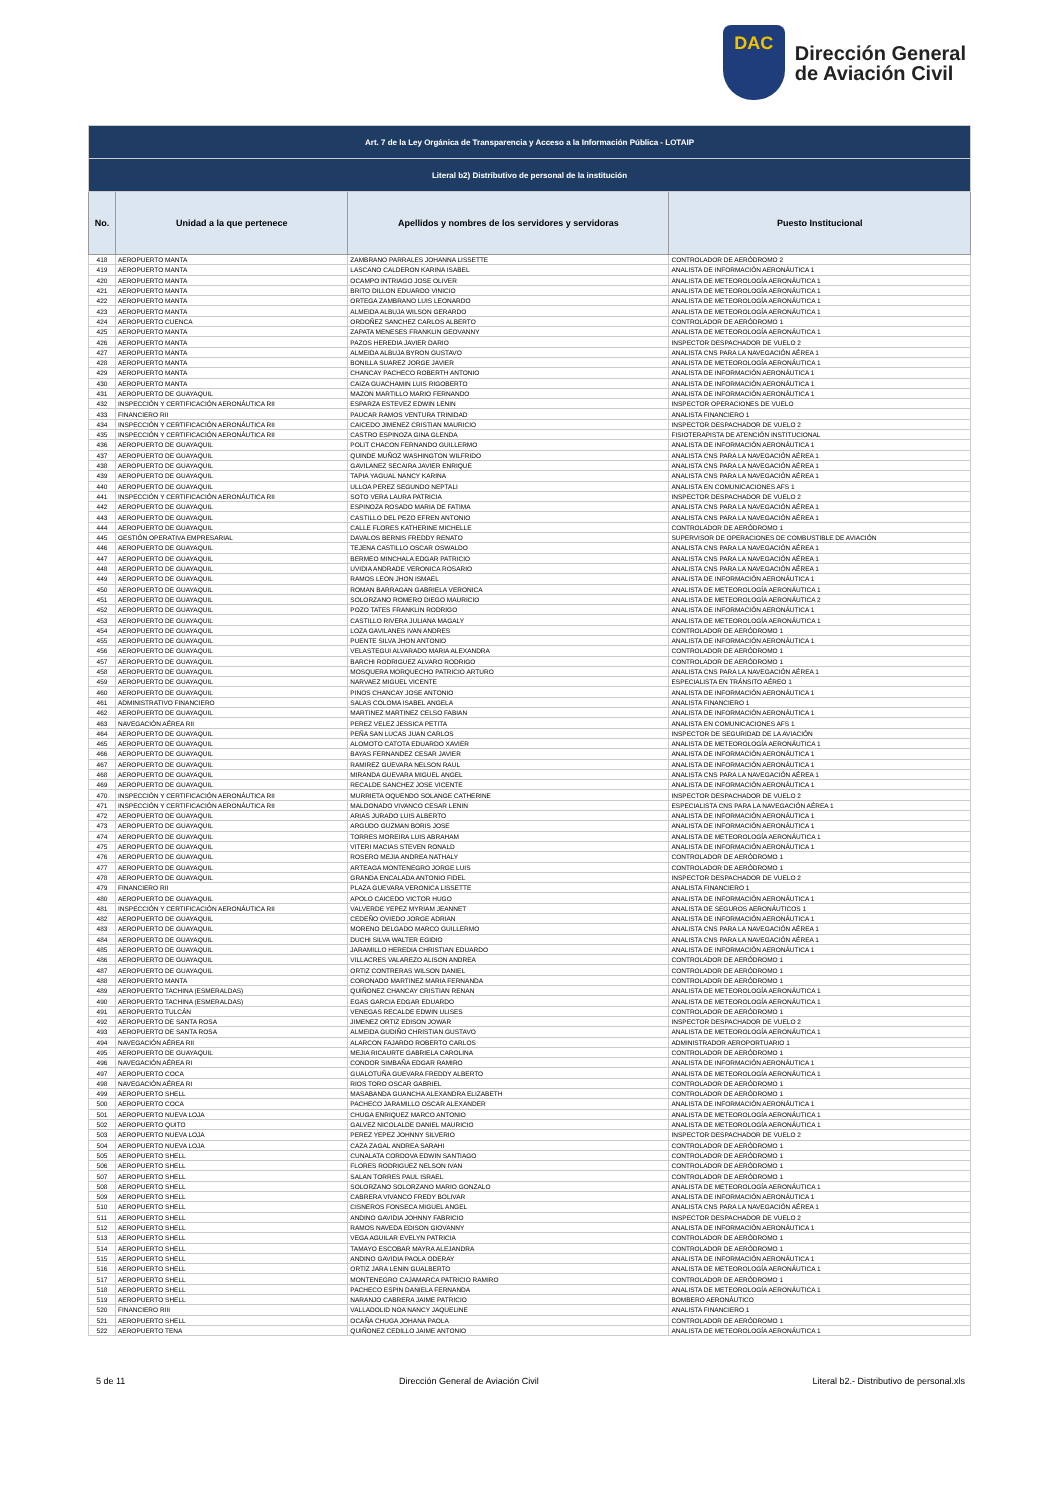DAC
Dirección General
de Aviación Civil
| Art. 7 de la Ley Orgánica de Transparencia y Acceso a la Información Pública - LOTAIP | | | |
| Literal b2) Distributivo de personal de la institución | | | |
| No. | Unidad a la que pertenece | Apellidos y nombres de los servidores y servidoras | Puesto Institucional |
| 418 | AEROPUERTO MANTA | ZAMBRANO PARRALES JOHANNA LISSETTE | CONTROLADOR DE AERÓDROMO 2 |
| 419 | AEROPUERTO MANTA | LASCANO CALDERON KARINA ISABEL | ANALISTA DE INFORMACIÓN AERONÁUTICA 1 |
| 420 | AEROPUERTO MANTA | OCAMPO INTRIAGO JOSE OLIVER | ANALISTA DE METEOROLOGÍA AERONÁUTICA 1 |
| 421 | AEROPUERTO MANTA | BRITO DILLON EDUARDO VINICIO | ANALISTA DE METEOROLOGÍA AERONÁUTICA 1 |
| 422 | AEROPUERTO MANTA | ORTEGA ZAMBRANO LUIS LEONARDO | ANALISTA DE METEOROLOGÍA AERONÁUTICA 1 |
| 423 | AEROPUERTO MANTA | ALMEIDA ALBUJA WILSON GERARDO | ANALISTA DE METEOROLOGÍA AERONÁUTICA 1 |
| 424 | AEROPUERTO CUENCA | ORDOÑEZ SANCHEZ CARLOS ALBERTO | CONTROLADOR DE AERÓDROMO 1 |
| 425 | AEROPUERTO MANTA | ZAPATA MENESES FRANKLIN GEOVANNY | ANALISTA DE METEOROLOGÍA AERONÁUTICA 1 |
| 426 | AEROPUERTO MANTA | PAZOS HEREDIA JAVIER DARIO | INSPECTOR DESPACHADOR DE VUELO 2 |
| 427 | AEROPUERTO MANTA | ALMEIDA ALBUJA BYRON GUSTAVO | ANALISTA CNS PARA LA NAVEGACIÓN AÉREA 1 |
| 428 | AEROPUERTO MANTA | BONILLA SUAREZ JORGE JAVIER | ANALISTA DE METEOROLOGÍA AERONÁUTICA 1 |
| 429 | AEROPUERTO MANTA | CHANCAY PACHECO ROBERTH ANTONIO | ANALISTA DE INFORMACIÓN AERONÁUTICA 1 |
| 430 | AEROPUERTO MANTA | CAIZA GUACHAMIN LUIS RIGOBERTO | ANALISTA DE INFORMACIÓN AERONÁUTICA 1 |
| 431 | AEROPUERTO DE GUAYAQUIL | MAZON MARTILLO MARIO FERNANDO | ANALISTA DE INFORMACIÓN AERONÁUTICA 1 |
| 432 | INSPECCIÓN Y CERTIFICACIÓN AERONÁUTICA RII | ESPARZA ESTEVEZ EDWIN LENIN | INSPECTOR OPERACIONES DE VUELO |
| 433 | FINANCIERO RII | PAUCAR RAMOS VENTURA TRINIDAD | ANALISTA FINANCIERO 1 |
| 434 | INSPECCIÓN Y CERTIFICACIÓN AERONÁUTICA RII | CAICEDO JIMENEZ CRISTIAN MAURICIO | INSPECTOR DESPACHADOR DE VUELO 2 |
| 435 | INSPECCIÓN Y CERTIFICACIÓN AERONÁUTICA RII | CASTRO ESPINOZA GINA GLENDA | FISIOTERAPISTA DE ATENCIÓN INSTITUCIONAL |
| 436 | AEROPUERTO DE GUAYAQUIL | POLIT CHACON FERNANDO GUILLERMO | ANALISTA DE INFORMACIÓN AERONÁUTICA 1 |
| 437 | AEROPUERTO DE GUAYAQUIL | QUINDE MUÑOZ WASHINGTON WILFRIDO | ANALISTA CNS PARA LA NAVEGACIÓN AÉREA 1 |
| 438 | AEROPUERTO DE GUAYAQUIL | GAVILANEZ SECAIRA JAVIER ENRIQUE | ANALISTA CNS PARA LA NAVEGACIÓN AÉREA 1 |
| 439 | AEROPUERTO DE GUAYAQUIL | TAPIA YAGUAL NANCY KARINA | ANALISTA CNS PARA LA NAVEGACIÓN AÉREA 1 |
| 440 | AEROPUERTO DE GUAYAQUIL | ULLOA PEREZ SEGUNDO NEPTALI | ANALISTA EN COMUNICACIONES AFS 1 |
| 441 | INSPECCIÓN Y CERTIFICACIÓN AERONÁUTICA RII | SOTO VERA LAURA PATRICIA | INSPECTOR DESPACHADOR DE VUELO 2 |
| 442 | AEROPUERTO DE GUAYAQUIL | ESPINOZA ROSADO MARIA DE FATIMA | ANALISTA CNS PARA LA NAVEGACIÓN AÉREA 1 |
| 443 | AEROPUERTO DE GUAYAQUIL | CASTILLO DEL PEZO EFREN ANTONIO | ANALISTA CNS PARA LA NAVEGACIÓN AÉREA 1 |
| 444 | AEROPUERTO DE GUAYAQUIL | CALLE FLORES KATHERINE MICHELLE | CONTROLADOR DE AERÓDROMO 1 |
| 445 | GESTIÓN OPERATIVA EMPRESARIAL | DAVALOS BERNIS FREDDY RENATO | SUPERVISOR DE OPERACIONES DE COMBUSTIBLE DE AVIACIÓN |
| 446 | AEROPUERTO DE GUAYAQUIL | TEJENA CASTILLO OSCAR OSWALDO | ANALISTA CNS PARA LA NAVEGACIÓN AÉREA 1 |
| 447 | AEROPUERTO DE GUAYAQUIL | BERMEO MINCHALA EDGAR PATRICIO | ANALISTA CNS PARA LA NAVEGACIÓN AÉREA 1 |
| 448 | AEROPUERTO DE GUAYAQUIL | UVIDIA ANDRADE VERONICA ROSARIO | ANALISTA CNS PARA LA NAVEGACIÓN AÉREA 1 |
| 449 | AEROPUERTO DE GUAYAQUIL | RAMOS LEON JHON ISMAEL | ANALISTA DE INFORMACIÓN AERONÁUTICA 1 |
| 450 | AEROPUERTO DE GUAYAQUIL | ROMAN BARRAGAN GABRIELA VERONICA | ANALISTA DE METEOROLOGÍA AERONÁUTICA 1 |
| 451 | AEROPUERTO DE GUAYAQUIL | SOLORZANO ROMERO DIEGO MAURICIO | ANALISTA DE METEOROLOGÍA AERONÁUTICA 2 |
| 452 | AEROPUERTO DE GUAYAQUIL | POZO TATES FRANKLIN RODRIGO | ANALISTA DE INFORMACIÓN AERONÁUTICA 1 |
| 453 | AEROPUERTO DE GUAYAQUIL | CASTILLO RIVERA JULIANA MAGALY | ANALISTA DE METEOROLOGÍA AERONÁUTICA 1 |
| 454 | AEROPUERTO DE GUAYAQUIL | LOZA GAVILANES IVAN ANDRES | CONTROLADOR DE AERÓDROMO 1 |
| 455 | AEROPUERTO DE GUAYAQUIL | PUENTE SILVA JHON ANTONIO | ANALISTA DE INFORMACIÓN AERONÁUTICA 1 |
| 456 | AEROPUERTO DE GUAYAQUIL | VELASTEGUI ALVARADO MARIA ALEXANDRA | CONTROLADOR DE AERÓDROMO 1 |
| 457 | AEROPUERTO DE GUAYAQUIL | BARCHI RODRIGUEZ ALVARO RODRIGO | CONTROLADOR DE AERÓDROMO 1 |
| 458 | AEROPUERTO DE GUAYAQUIL | MOSQUERA MORQUECHO PATRICIO ARTURO | ANALISTA CNS PARA LA NAVEGACIÓN AÉREA 1 |
| 459 | AEROPUERTO DE GUAYAQUIL | NARVAEZ MIGUEL VICENTE | ESPECIALISTA EN TRÁNSITO AÉREO 1 |
| 460 | AEROPUERTO DE GUAYAQUIL | PINOS CHANCAY JOSE ANTONIO | ANALISTA DE INFORMACIÓN AERONÁUTICA 1 |
| 461 | ADMINISTRATIVO FINANCIERO | SALAS COLOMA ISABEL ANGELA | ANALISTA FINANCIERO 1 |
| 462 | AEROPUERTO DE GUAYAQUIL | MARTINEZ MARTINEZ CELSO FABIAN | ANALISTA DE INFORMACIÓN AERONÁUTICA 1 |
| 463 | NAVEGACIÓN AÉREA RII | PEREZ VELEZ JESSICA PETITA | ANALISTA EN COMUNICACIONES AFS 1 |
| 464 | AEROPUERTO DE GUAYAQUIL | PEÑA SAN LUCAS JUAN CARLOS | INSPECTOR DE SEGURIDAD DE LA AVIACIÓN |
| 465 | AEROPUERTO DE GUAYAQUIL | ALOMOTO CATOTA EDUARDO XAVIER | ANALISTA DE METEOROLOGÍA AERONÁUTICA 1 |
| 466 | AEROPUERTO DE GUAYAQUIL | BAYAS FERNANDEZ CESAR JAVIER | ANALISTA DE INFORMACIÓN AERONÁUTICA 1 |
| 467 | AEROPUERTO DE GUAYAQUIL | RAMIREZ GUEVARA NELSON RAUL | ANALISTA DE INFORMACIÓN AERONÁUTICA 1 |
| 468 | AEROPUERTO DE GUAYAQUIL | MIRANDA GUEVARA MIGUEL ANGEL | ANALISTA CNS PARA LA NAVEGACIÓN AÉREA 1 |
| 469 | AEROPUERTO DE GUAYAQUIL | RECALDE SANCHEZ JOSE VICENTE | ANALISTA DE INFORMACIÓN AERONÁUTICA 1 |
| 470 | INSPECCIÓN Y CERTIFICACIÓN AERONÁUTICA RII | MURRIETA OQUENDO SOLANGE CATHERINE | INSPECTOR DESPACHADOR DE VUELO 2 |
| 471 | INSPECCIÓN Y CERTIFICACIÓN AERONÁUTICA RII | MALDONADO VIVANCO CESAR LENIN | ESPECIALISTA CNS PARA LA NAVEGACIÓN AÉREA 1 |
| 472 | AEROPUERTO DE GUAYAQUIL | ARIAS JURADO LUIS ALBERTO | ANALISTA DE INFORMACIÓN AERONÁUTICA 1 |
| 473 | AEROPUERTO DE GUAYAQUIL | ARGUDO GUZMAN BORIS JOSE | ANALISTA DE INFORMACIÓN AERONÁUTICA 1 |
| 474 | AEROPUERTO DE GUAYAQUIL | TORRES MOREIRA LUIS ABRAHAM | ANALISTA DE METEOROLOGÍA AERONÁUTICA 1 |
| 475 | AEROPUERTO DE GUAYAQUIL | VITERI MACIAS STEVEN RONALD | ANALISTA DE INFORMACIÓN AERONÁUTICA 1 |
| 476 | AEROPUERTO DE GUAYAQUIL | ROSERO MEJIA ANDREA NATHALY | CONTROLADOR DE AERÓDROMO 1 |
| 477 | AEROPUERTO DE GUAYAQUIL | ARTEAGA MONTENEGRO JORGE LUIS | CONTROLADOR DE AERÓDROMO 1 |
| 478 | AEROPUERTO DE GUAYAQUIL | GRANDA ENCALADA ANTONIO FIDEL | INSPECTOR DESPACHADOR DE VUELO 2 |
| 479 | FINANCIERO RII | PLAZA GUEVARA VERONICA LISSETTE | ANALISTA FINANCIERO 1 |
| 480 | AEROPUERTO DE GUAYAQUIL | APOLO CAICEDO VICTOR HUGO | ANALISTA DE INFORMACIÓN AERONÁUTICA 1 |
| 481 | INSPECCIÓN Y CERTIFICACIÓN AERONÁUTICA RII | VALVERDE YEPEZ MYRIAM JEANNET | ANALISTA DE SEGUROS AERONÁUTICOS 1 |
| 482 | AEROPUERTO DE GUAYAQUIL | CEDEÑO OVIEDO JORGE ADRIAN | ANALISTA DE INFORMACIÓN AERONÁUTICA 1 |
| 483 | AEROPUERTO DE GUAYAQUIL | MORENO DELGADO MARCO GUILLERMO | ANALISTA CNS PARA LA NAVEGACIÓN AÉREA 1 |
| 484 | AEROPUERTO DE GUAYAQUIL | DUCHI SILVA WALTER EGIDIO | ANALISTA CNS PARA LA NAVEGACIÓN AÉREA 1 |
| 485 | AEROPUERTO DE GUAYAQUIL | JARAMILLO HEREDIA CHRISTIAN EDUARDO | ANALISTA DE INFORMACIÓN AERONÁUTICA 1 |
| 486 | AEROPUERTO DE GUAYAQUIL | VILLACRES VALAREZO ALISON ANDREA | CONTROLADOR DE AERÓDROMO 1 |
| 487 | AEROPUERTO DE GUAYAQUIL | ORTIZ CONTRERAS WILSON DANIEL | CONTROLADOR DE AERÓDROMO 1 |
| 488 | AEROPUERTO MANTA | CORONADO MARTINEZ MARIA FERNANDA | CONTROLADOR DE AERÓDROMO 1 |
| 489 | AEROPUERTO TACHINA (ESMERALDAS) | QUIÑONEZ CHANCAY CRISTIAN RENAN | ANALISTA DE METEOROLOGÍA AERONÁUTICA 1 |
| 490 | AEROPUERTO TACHINA (ESMERALDAS) | EGAS GARCIA EDGAR EDUARDO | ANALISTA DE METEOROLOGÍA AERONÁUTICA 1 |
| 491 | AEROPUERTO TULCÁN | VENEGAS RECALDE EDWIN ULISES | CONTROLADOR DE AERÓDROMO 1 |
| 492 | AEROPUERTO DE SANTA ROSA | JIMENEZ ORTIZ EDISON JOWAR | INSPECTOR DESPACHADOR DE VUELO 2 |
| 493 | AEROPUERTO DE SANTA ROSA | ALMEIDA GUDIÑO CHRISTIAN GUSTAVO | ANALISTA DE METEOROLOGÍA AERONÁUTICA 1 |
| 494 | NAVEGACIÓN AÉREA RII | ALARCON FAJARDO ROBERTO CARLOS | ADMINISTRADOR AEROPORTUARIO 1 |
| 495 | AEROPUERTO DE GUAYAQUIL | MEJIA RICAURTE GABRIELA CAROLINA | CONTROLADOR DE AERÓDROMO 1 |
| 496 | NAVEGACIÓN AÉREA RI | CONDOR SIMBAÑA EDGAR RAMIRO | ANALISTA DE INFORMACIÓN AERONÁUTICA 1 |
| 497 | AEROPUERTO COCA | GUALOTUÑA GUEVARA FREDDY ALBERTO | ANALISTA DE METEOROLOGÍA AERONÁUTICA 1 |
| 498 | NAVEGACIÓN AÉREA RI | RIOS TORO OSCAR GABRIEL | CONTROLADOR DE AERÓDROMO 1 |
| 499 | AEROPUERTO SHELL | MASABANDA GUANCHA ALEXANDRA ELIZABETH | CONTROLADOR DE AERÓDROMO 1 |
| 500 | AEROPUERTO COCA | PACHECO JARAMILLO OSCAR ALEXANDER | ANALISTA DE INFORMACIÓN AERONÁUTICA 1 |
| 501 | AEROPUERTO NUEVA LOJA | CHUGA ENRIQUEZ MARCO ANTONIO | ANALISTA DE METEOROLOGÍA AERONÁUTICA 1 |
| 502 | AEROPUERTO QUITO | GALVEZ NICOLALDE DANIEL MAURICIO | ANALISTA DE METEOROLOGÍA AERONÁUTICA 1 |
| 503 | AEROPUERTO NUEVA LOJA | PEREZ YEPEZ JOHNNY SILVERIO | INSPECTOR DESPACHADOR DE VUELO 2 |
| 504 | AEROPUERTO NUEVA LOJA | CAZA ZAGAL ANDREA SARAHI | CONTROLADOR DE AERÓDROMO 1 |
| 505 | AEROPUERTO SHELL | CUNALATA CORDOVA EDWIN SANTIAGO | CONTROLADOR DE AERÓDROMO 1 |
| 506 | AEROPUERTO SHELL | FLORES RODRIGUEZ NELSON IVAN | CONTROLADOR DE AERÓDROMO 1 |
| 507 | AEROPUERTO SHELL | SALAN TORRES PAUL ISRAEL | CONTROLADOR DE AERÓDROMO 1 |
| 508 | AEROPUERTO SHELL | SOLORZANO SOLORZANO MARIO GONZALO | ANALISTA DE METEOROLOGÍA AERONÁUTICA 1 |
| 509 | AEROPUERTO SHELL | CABRERA VIVANCO FREDY BOLIVAR | ANALISTA DE INFORMACIÓN AERONÁUTICA 1 |
| 510 | AEROPUERTO SHELL | CISNEROS FONSECA MIGUEL ANGEL | ANALISTA CNS PARA LA NAVEGACIÓN AÉREA 1 |
| 511 | AEROPUERTO SHELL | ANDINO GAVIDIA JOHNNY FABRICIO | INSPECTOR DESPACHADOR DE VUELO 2 |
| 512 | AEROPUERTO SHELL | RAMOS NAVEDA EDISON GIOVANNY | ANALISTA DE INFORMACIÓN AERONÁUTICA 1 |
| 513 | AEROPUERTO SHELL | VEGA AGUILAR EVELYN PATRICIA | CONTROLADOR DE AERÓDROMO 1 |
| 514 | AEROPUERTO SHELL | TAMAYO ESCOBAR MAYRA ALEJANDRA | CONTROLADOR DE AERÓDROMO 1 |
| 515 | AEROPUERTO SHELL | ANDINO GAVIDIA PAOLA ODERAY | ANALISTA DE INFORMACIÓN AERONÁUTICA 1 |
| 516 | AEROPUERTO SHELL | ORTIZ JARA LENIN GUALBERTO | ANALISTA DE METEOROLOGÍA AERONÁUTICA 1 |
| 517 | AEROPUERTO SHELL | MONTENEGRO CAJAMARCA PATRICIO RAMIRO | CONTROLADOR DE AERÓDROMO 1 |
| 518 | AEROPUERTO SHELL | PACHECO ESPIN DANIELA FERNANDA | ANALISTA DE METEOROLOGÍA AERONÁUTICA 1 |
| 519 | AEROPUERTO SHELL | NARANJO CABRERA JAIME PATRICIO | BOMBERO AERONÁUTICO |
| 520 | FINANCIERO RIII | VALLADOLID NOA NANCY JAQUELINE | ANALISTA FINANCIERO 1 |
| 521 | AEROPUERTO SHELL | OCAÑA CHUGA JOHANA PAOLA | CONTROLADOR DE AERÓDROMO 1 |
| 522 | AEROPUERTO TENA | QUIÑONEZ CEDILLO JAIME ANTONIO | ANALISTA DE METEOROLOGÍA AERONÁUTICA 1 |
5 de 11 Dirección General de Aviación Civil Literal b2.- Distributivo de personal.xls